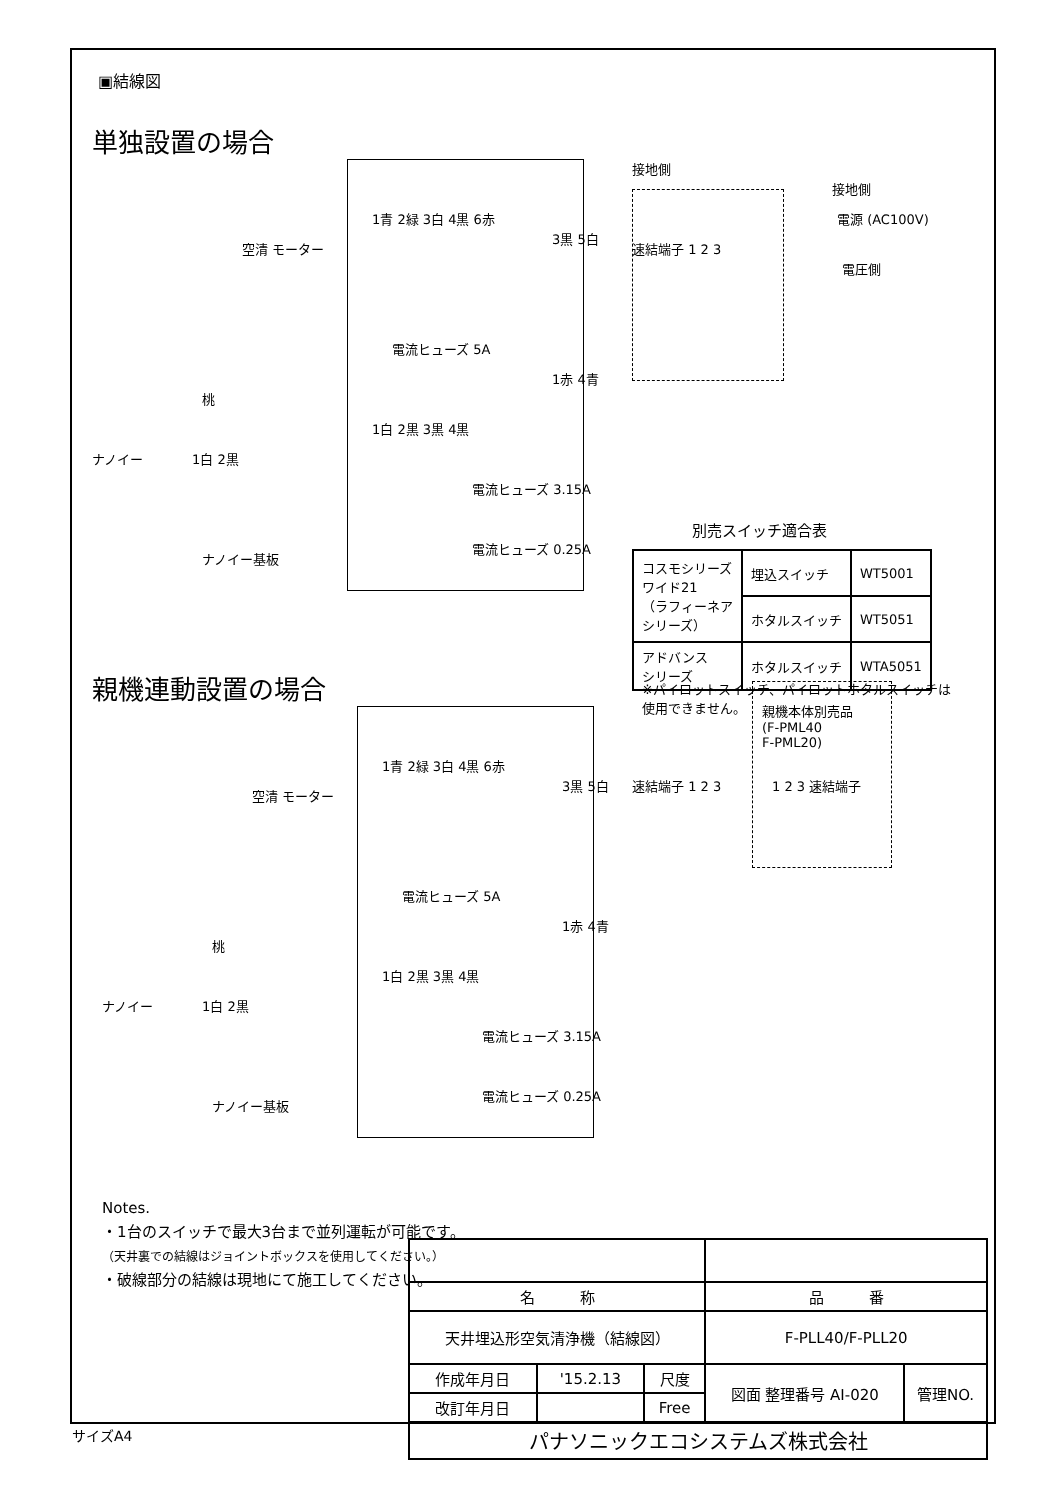▣結線図
単独設置の場合
1青 2緑 3白 4黒 6赤
空清 モーター
3黒 5白
接地側
接地側
電源 (AC100V)
電圧側
速結端子 1 2 3
電流ヒューズ 5A
1赤 4青
桃
ナノイー 1白 2黒
1白 2黒 3黒 4黒
電流ヒューズ 3.15A
電流ヒューズ 0.25A
ナノイー基板
別売スイッチ適合表
| コスモシリーズ ワイド21 （ラフィーネア シリーズ） | 埋込スイッチ | WT5001 |
| | ホタルスイッチ | WT5051 |
| アドバンス シリーズ | ホタルスイッチ | WTA5051 |
※パイロットスイッチ、パイロットホタルスイッチは
使用できません。
親機連動設置の場合
親機本体別売品
(F-PML40
F-PML20)
1青 2緑 3白 4黒 6赤
空清 モーター
3黒 5白 速結端子 1 2 3 1 2 3 速結端子
電流ヒューズ 5A
1赤 4青
桃
ナノイー 1白 2黒
1白 2黒 3黒 4黒
電流ヒューズ 3.15A
電流ヒューズ 0.25A
ナノイー基板
Notes.
・1台のスイッチで最大3台まで並列運転が可能です。
（天井裏での結線はジョイントボックスを使用してください。）
・破線部分の結線は現地にて施工してください。
| 名 称 | | | 品 番 | |
| 天井埋込形空気清浄機（結線図） | | | F-PLL40/F-PLL20 | |
| 作成年月日 | '15.2.13 | 尺度 | 図面 整理番号 AI-020 | 管理NO. |
| 改訂年月日 | | Free | | |
| パナソニックエコシステムズ株式会社 | | | | |
サイズA4